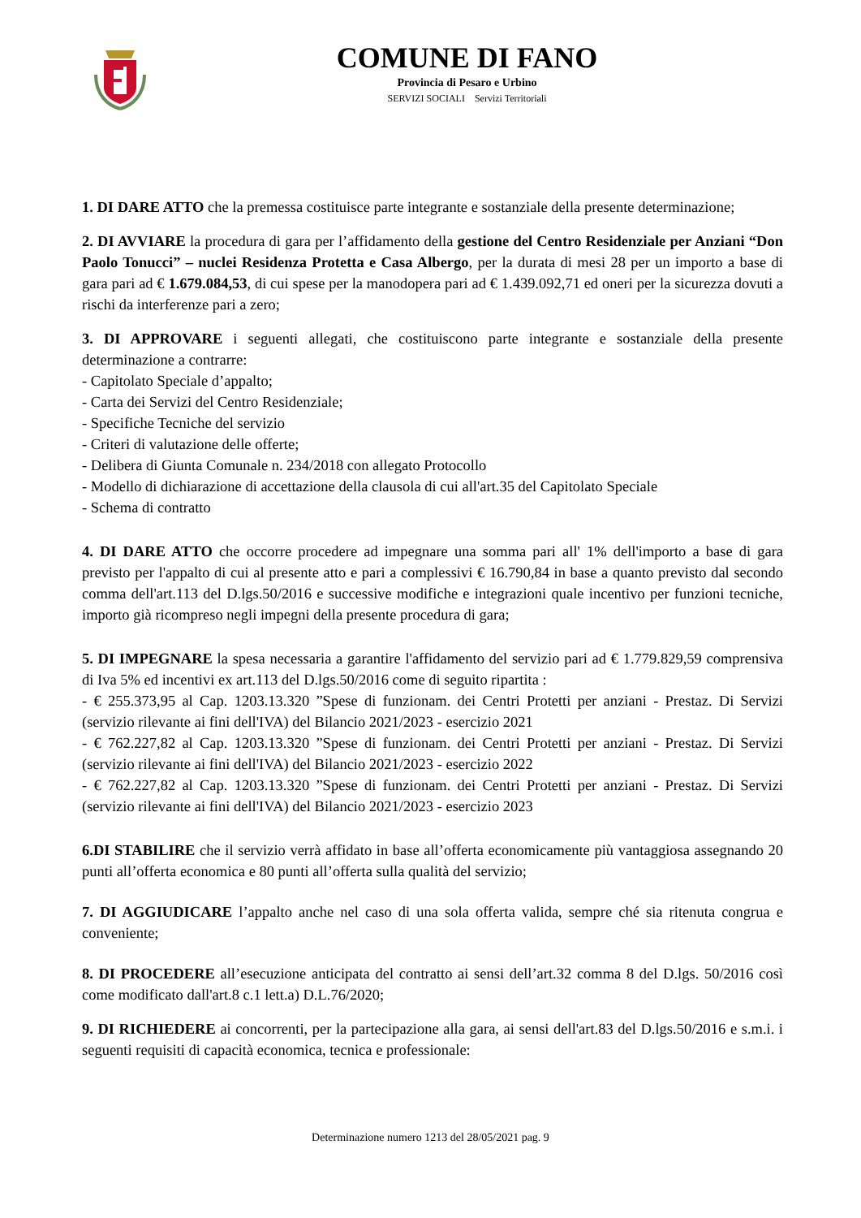COMUNE DI FANO
Provincia di Pesaro e Urbino
SERVIZI SOCIALI Servizi Territoriali
1. DI DARE ATTO che la premessa costituisce parte integrante e sostanziale della presente determinazione;
2. DI AVVIARE la procedura di gara per l’affidamento della gestione del Centro Residenziale per Anziani “Don Paolo Tonucci” – nuclei Residenza Protetta e Casa Albergo, per la durata di mesi 28 per un importo a base di gara pari ad € 1.679.084,53, di cui spese per la manodopera pari ad € 1.439.092,71 ed oneri per la sicurezza dovuti a rischi da interferenze pari a zero;
3. DI APPROVARE i seguenti allegati, che costituiscono parte integrante e sostanziale della presente determinazione a contrarre:
- Capitolato Speciale d’appalto;
- Carta dei Servizi del Centro Residenziale;
- Specifiche Tecniche del servizio
- Criteri di valutazione delle offerte;
- Delibera di Giunta Comunale n. 234/2018 con allegato Protocollo
- Modello di dichiarazione di accettazione della clausola di cui all'art.35 del Capitolato Speciale
- Schema di contratto
4. DI DARE ATTO che occorre procedere ad impegnare una somma pari all' 1% dell'importo a base di gara previsto per l'appalto di cui al presente atto e pari a complessivi € 16.790,84 in base a quanto previsto dal secondo comma dell'art.113 del D.lgs.50/2016 e successive modifiche e integrazioni quale incentivo per funzioni tecniche, importo già ricompreso negli impegni della presente procedura di gara;
5. DI IMPEGNARE la spesa necessaria a garantire l'affidamento del servizio pari ad € 1.779.829,59 comprensiva di Iva 5% ed incentivi ex art.113 del D.lgs.50/2016 come di seguito ripartita :
- € 255.373,95 al Cap. 1203.13.320 ”Spese di funzionam. dei Centri Protetti per anziani - Prestaz. Di Servizi (servizio rilevante ai fini dell'IVA) del Bilancio 2021/2023 - esercizio 2021
- € 762.227,82 al Cap. 1203.13.320 ”Spese di funzionam. dei Centri Protetti per anziani - Prestaz. Di Servizi (servizio rilevante ai fini dell'IVA) del Bilancio 2021/2023 - esercizio 2022
- € 762.227,82 al Cap. 1203.13.320 ”Spese di funzionam. dei Centri Protetti per anziani - Prestaz. Di Servizi (servizio rilevante ai fini dell'IVA) del Bilancio 2021/2023 - esercizio 2023
6.DI STABILIRE che il servizio verrà affidato in base all’offerta economicamente più vantaggiosa assegnando 20 punti all’offerta economica e 80 punti all’offerta sulla qualità del servizio;
7. DI AGGIUDICARE l’appalto anche nel caso di una sola offerta valida, sempre ché sia ritenuta congrua e conveniente;
8. DI PROCEDERE all’esecuzione anticipata del contratto ai sensi dell’art.32 comma 8 del D.lgs. 50/2016 così come modificato dall'art.8 c.1 lett.a) D.L.76/2020;
9. DI RICHIEDERE ai concorrenti, per la partecipazione alla gara, ai sensi dell'art.83 del D.lgs.50/2016 e s.m.i. i seguenti requisiti di capacità economica, tecnica e professionale:
Determinazione numero 1213 del 28/05/2021 pag. 9